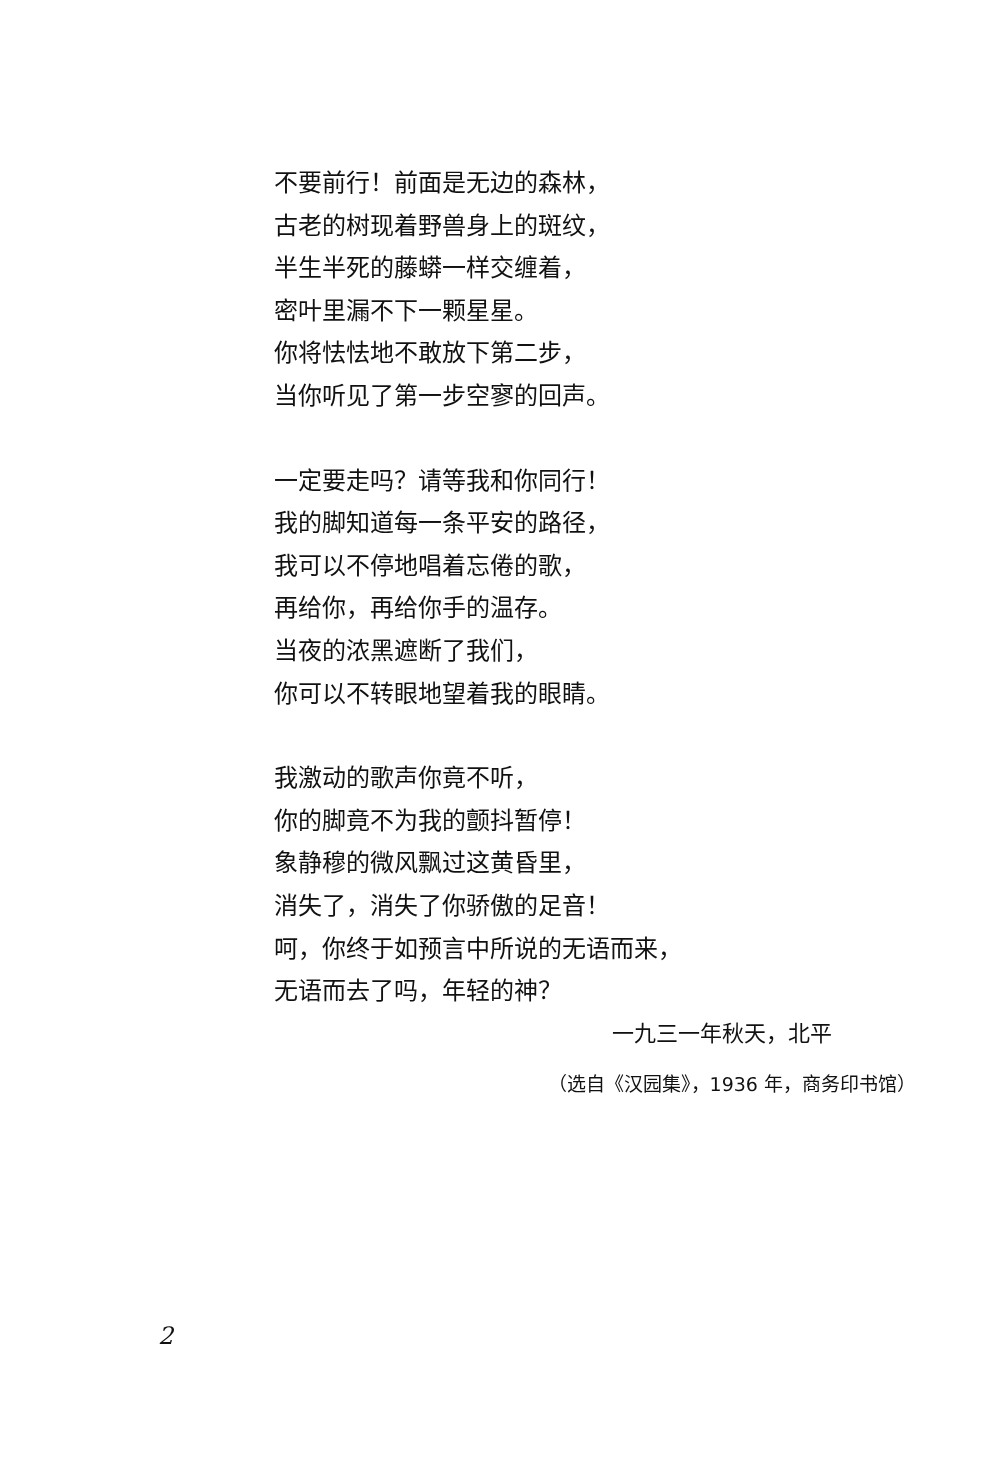不要前行！前面是无边的森林，
古老的树现着野兽身上的斑纹，
半生半死的藤蟒一样交缠着，
密叶里漏不下一颗星星。
你将怯怯地不敢放下第二步，
当你听见了第一步空寥的回声。
一定要走吗？请等我和你同行！
我的脚知道每一条平安的路径，
我可以不停地唱着忘倦的歌，
再给你，再给你手的温存。
当夜的浓黑遮断了我们，
你可以不转眼地望着我的眼睛。
我激动的歌声你竟不听，
你的脚竟不为我的颤抖暂停！
象静穆的微风飘过这黄昏里，
消失了，消失了你骄傲的足音！
呵，你终于如预言中所说的无语而来，
无语而去了吗，年轻的神？
一九三一年秋天，北平
（选自《汉园集》，1936 年，商务印书馆）
2